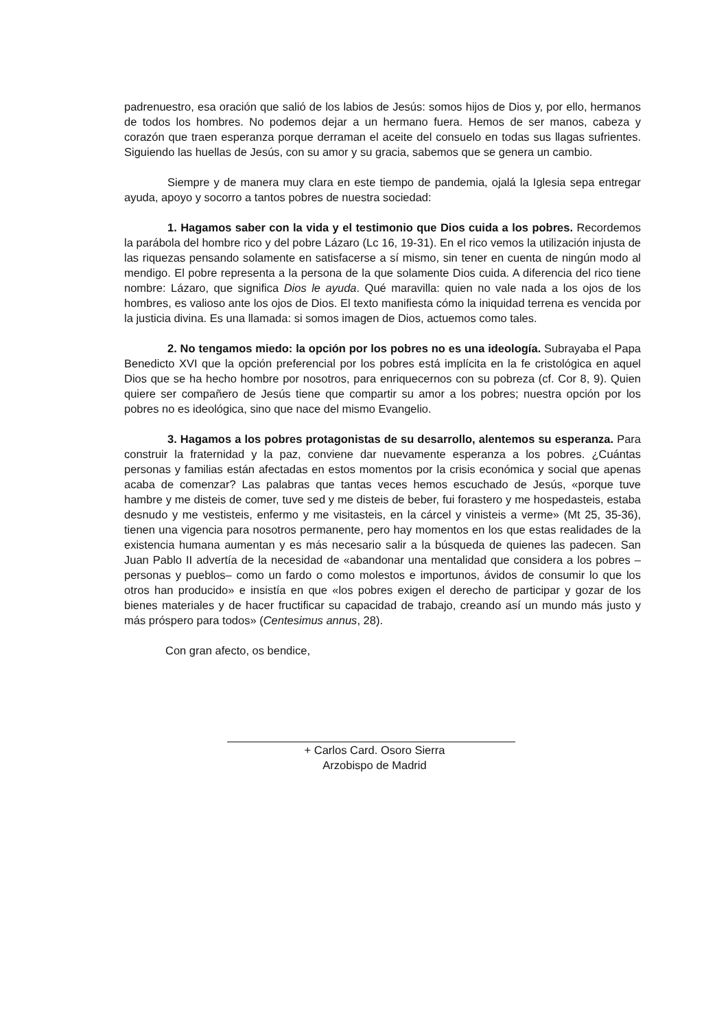padrenuestro, esa oración que salió de los labios de Jesús: somos hijos de Dios y, por ello, hermanos de todos los hombres. No podemos dejar a un hermano fuera. Hemos de ser manos, cabeza y corazón que traen esperanza porque derraman el aceite del consuelo en todas sus llagas sufrientes. Siguiendo las huellas de Jesús, con su amor y su gracia, sabemos que se genera un cambio.
Siempre y de manera muy clara en este tiempo de pandemia, ojalá la Iglesia sepa entregar ayuda, apoyo y socorro a tantos pobres de nuestra sociedad:
1. Hagamos saber con la vida y el testimonio que Dios cuida a los pobres. Recordemos la parábola del hombre rico y del pobre Lázaro (Lc 16, 19-31). En el rico vemos la utilización injusta de las riquezas pensando solamente en satisfacerse a sí mismo, sin tener en cuenta de ningún modo al mendigo. El pobre representa a la persona de la que solamente Dios cuida. A diferencia del rico tiene nombre: Lázaro, que significa Dios le ayuda. Qué maravilla: quien no vale nada a los ojos de los hombres, es valioso ante los ojos de Dios. El texto manifiesta cómo la iniquidad terrena es vencida por la justicia divina. Es una llamada: si somos imagen de Dios, actuemos como tales.
2. No tengamos miedo: la opción por los pobres no es una ideología. Subrayaba el Papa Benedicto XVI que la opción preferencial por los pobres está implícita en la fe cristológica en aquel Dios que se ha hecho hombre por nosotros, para enriquecernos con su pobreza (cf. Cor 8, 9). Quien quiere ser compañero de Jesús tiene que compartir su amor a los pobres; nuestra opción por los pobres no es ideológica, sino que nace del mismo Evangelio.
3. Hagamos a los pobres protagonistas de su desarrollo, alentemos su esperanza. Para construir la fraternidad y la paz, conviene dar nuevamente esperanza a los pobres. ¿Cuántas personas y familias están afectadas en estos momentos por la crisis económica y social que apenas acaba de comenzar? Las palabras que tantas veces hemos escuchado de Jesús, «porque tuve hambre y me disteis de comer, tuve sed y me disteis de beber, fui forastero y me hospedasteis, estaba desnudo y me vestisteis, enfermo y me visitasteis, en la cárcel y vinisteis a verme» (Mt 25, 35-36), tienen una vigencia para nosotros permanente, pero hay momentos en los que estas realidades de la existencia humana aumentan y es más necesario salir a la búsqueda de quienes las padecen. San Juan Pablo II advertía de la necesidad de «abandonar una mentalidad que considera a los pobres –personas y pueblos– como un fardo o como molestos e importunos, ávidos de consumir lo que los otros han producido» e insistía en que «los pobres exigen el derecho de participar y gozar de los bienes materiales y de hacer fructificar su capacidad de trabajo, creando así un mundo más justo y más próspero para todos» (Centesimus annus, 28).
Con gran afecto, os bendice,
+ Carlos Card. Osoro Sierra
Arzobispo de Madrid